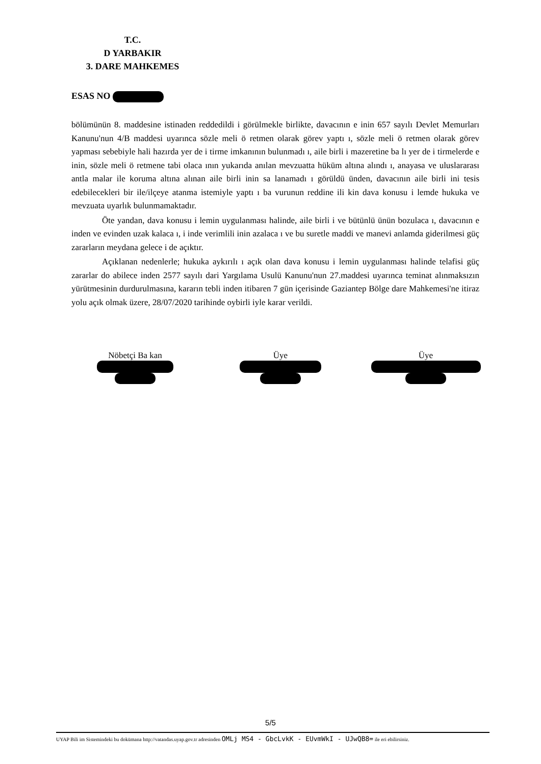T.C.
D YARBAKIR
3. DARE MAHKEMES
ESAS NO
bölümünün 8. maddesine istinaden reddedildi i görülmekle birlikte, davacının e inin 657 sayılı Devlet Memurları Kanunu'nun 4/B maddesi uyarınca sözle meli ö retmen olarak görev yaptı ı, sözle meli ö retmen olarak görev yapması sebebiyle hali hazırda yer de i tirme imkanının bulunmadı ı, aile birli i mazeretine ba lı yer de i tirmelerde e inin, sözle meli ö retmene tabi olaca ının yukarıda anılan mevzuatta hüküm altına alındı ı, anayasa ve uluslararası antla malar ile koruma altına alınan aile birli inin sa lanamadı ı görüldü ünden, davacının aile birli ini tesis edebilecekleri bir ile/ilçeye atanma istemiyle yaptı ı ba vurunun reddine ili kin dava konusu i lemde hukuka ve mevzuata uyarlık bulunmamaktadır.
Öte yandan, dava konusu i lemin uygulanması halinde, aile birli i ve bütünlü ünün bozulaca ı, davacının e inden ve evinden uzak kalaca ı, i inde verimlili inin azalaca ı ve bu suretle maddi ve manevi anlamda giderilmesi güç zararların meydana gelece i de açıktır.
Açıklanan nedenlerle; hukuka aykırılı ı açık olan dava konusu i lemin uygulanması halinde telafisi güç zararlar do abilece inden 2577 sayılı dari Yargılama Usulü Kanunu'nun 27.maddesi uyarınca teminat alınmaksızın yürütmesinin durdurulmasına, kararın tebli inden itibaren 7 gün içerisinde Gaziantep Bölge dare Mahkemesi'ne itiraz yolu açık olmak üzere, 28/07/2020 tarihinde oybirli iyle karar verildi.
Nöbetçi Ba kan
Üye
Üye
5/5
UYAP Bili im Sistemindeki bu dokümana http://vatandas.uyap.gov.tr adresinden OMLj MS4 - GbcLvkK - EUvmWkI - UJwQB8= ile eri ebilirsiniz.